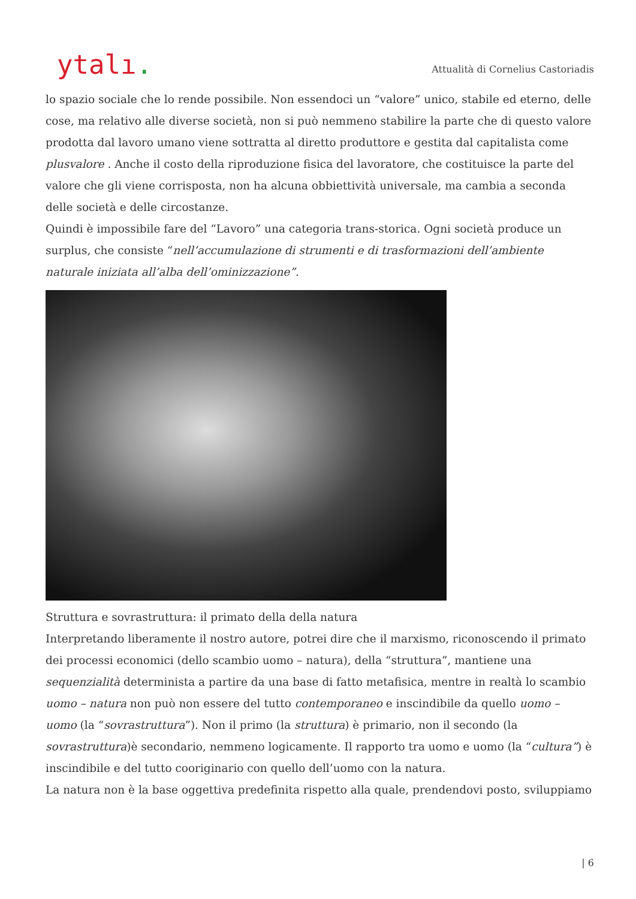ytalı.
Attualità di Cornelius Castoriadis
lo spazio sociale che lo rende possibile. Non essendoci un “valore” unico, stabile ed eterno, delle cose, ma relativo alle diverse società, non si può nemmeno stabilire la parte che di questo valore prodotta dal lavoro umano viene sottratta al diretto produttore e gestita dal capitalista come plusvalore . Anche il costo della riproduzione fisica del lavoratore, che costituisce la parte del valore che gli viene corrisposta, non ha alcuna obbiettività universale, ma cambia a seconda delle società e delle circostanze.
Quindi è impossibile fare del “Lavoro” una categoria trans-storica. Ogni società produce un surplus, che consiste “nell’accumulazione di strumenti e di trasformazioni dell’ambiente naturale iniziata all’alba dell’ominizzazione”.
Struttura e sovrastruttura: il primato della della natura
Interpretando liberamente il nostro autore, potrei dire che il marxismo, riconoscendo il primato dei processi economici (dello scambio uomo – natura), della “struttura”, mantiene una sequenzialità determinista a partire da una base di fatto metafisica, mentre in realtà lo scambio uomo – natura non può non essere del tutto contemporaneo e inscindibile da quello uomo – uomo (la “sovrastruttura”). Non il primo (la struttura) è primario, non il secondo (la sovrastruttura)è secondario, nemmeno logicamente. Il rapporto tra uomo e uomo (la “cultura”) è inscindibile e del tutto cooriginario con quello dell’uomo con la natura.
La natura non è la base oggettiva predefinita rispetto alla quale, prendendovi posto, sviluppiamo
| 6